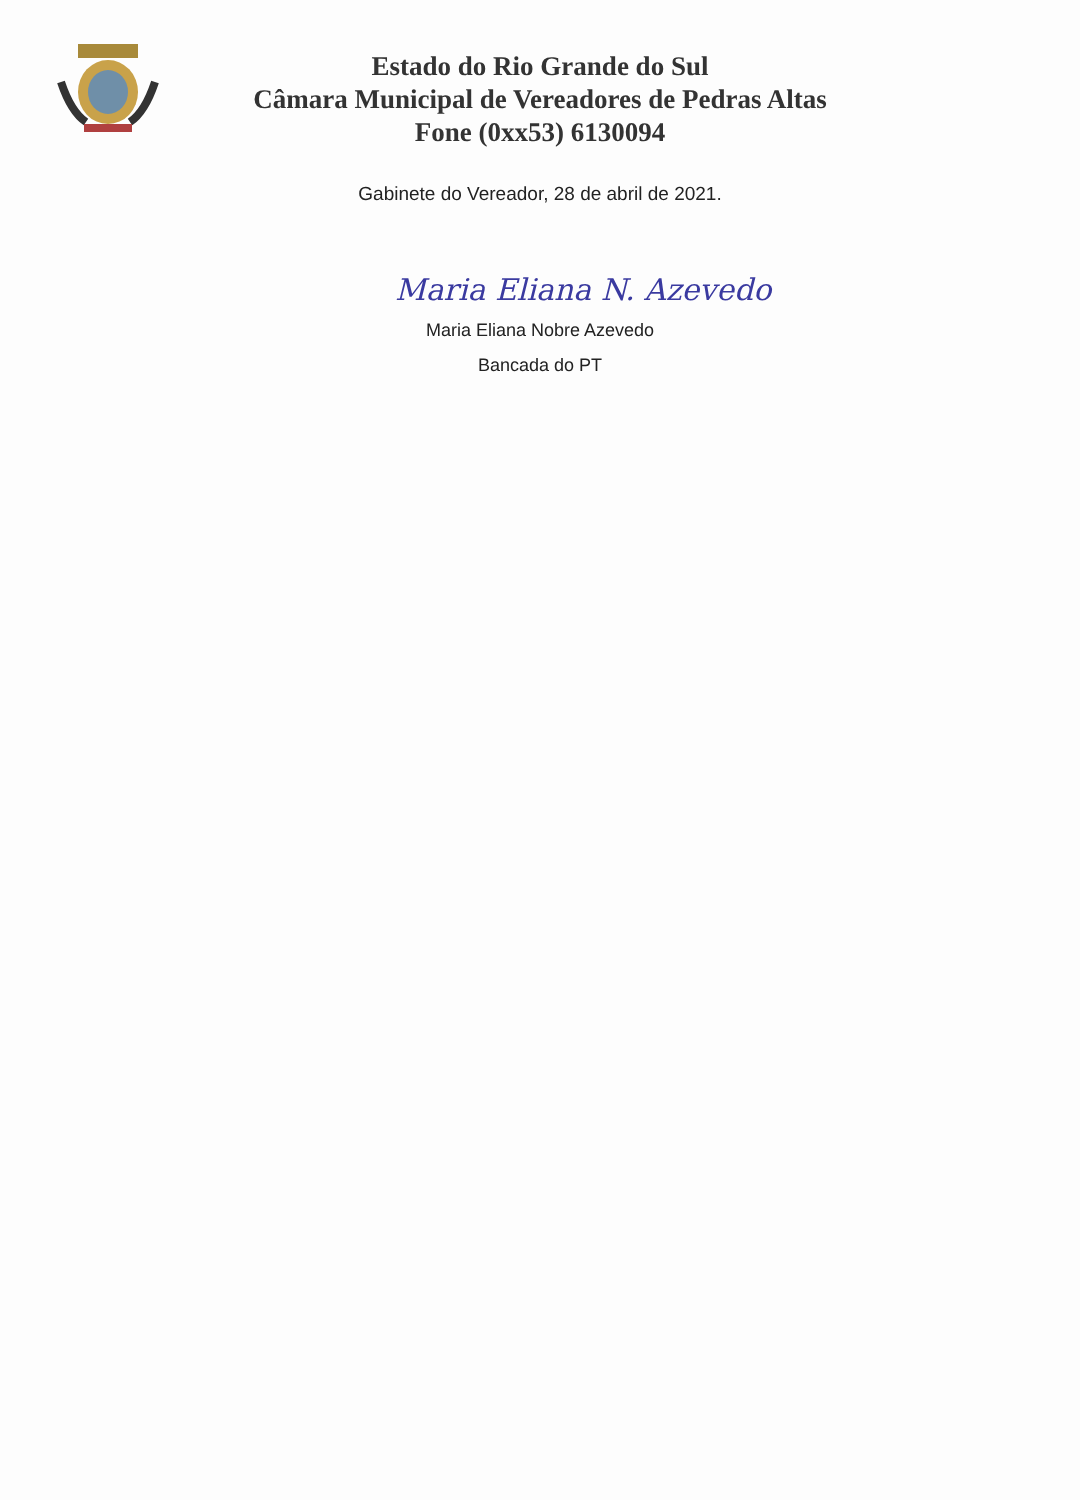Estado do Rio Grande do Sul
Câmara Municipal de Vereadores de Pedras Altas
Fone (0xx53) 6130094
Gabinete do Vereador, 28 de abril de 2021.
Maria Eliana N. Azevedo
Maria Eliana Nobre Azevedo
Bancada do PT